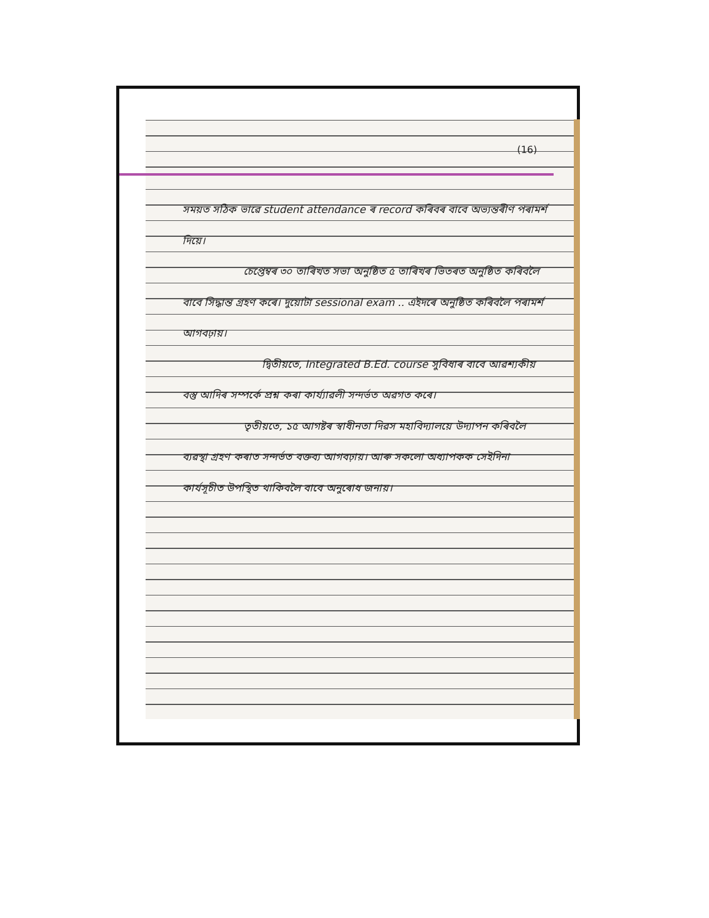(16)
সময়ত সঠিক ভাৱে student attendance ৰ record কৰিবৰ বাবে অভ্যন্তৰীণ পৰামৰ্শ দিয়ে।
চেপ্তেম্বৰ ৩০ তাৰিখত সভা অনুষ্ঠিত ৫ তাৰিখৰ ভিতৰত অনুষ্ঠিত কৰিবলৈ বাবে সিদ্ধান্ত গ্ৰহণ কৰে। দুয়োটা sessional exam .. এইদৰে অনুষ্ঠিত কৰিবলৈ পৰামৰ্শ আগবঢ়ায়।
দ্বিতীয়তে, Integrated B.Ed. course সুবিধাৰ বাবে আৱশ্যকীয় বস্তু আদিৰ সম্পৰ্কে প্ৰশ্ন কৰা কাৰ্য্যাৱলী সন্দৰ্ভত অৱগত কৰে।
তৃতীয়তে, ১৫ আগষ্টৰ স্বাধীনতা দিৱস মহাবিদ্যালয়ে উদ্যাপন কৰিবলৈ ব্যৱস্থা গ্ৰহণ কৰাত সন্দৰ্ভত বক্তব্য আগবঢ়ায়। আৰু সকলো অধ্যাপকক সেইদিনা কাৰ্যসূচীত উপস্থিত থাকিবলৈ বাবে অনুৰোধ জনায়।